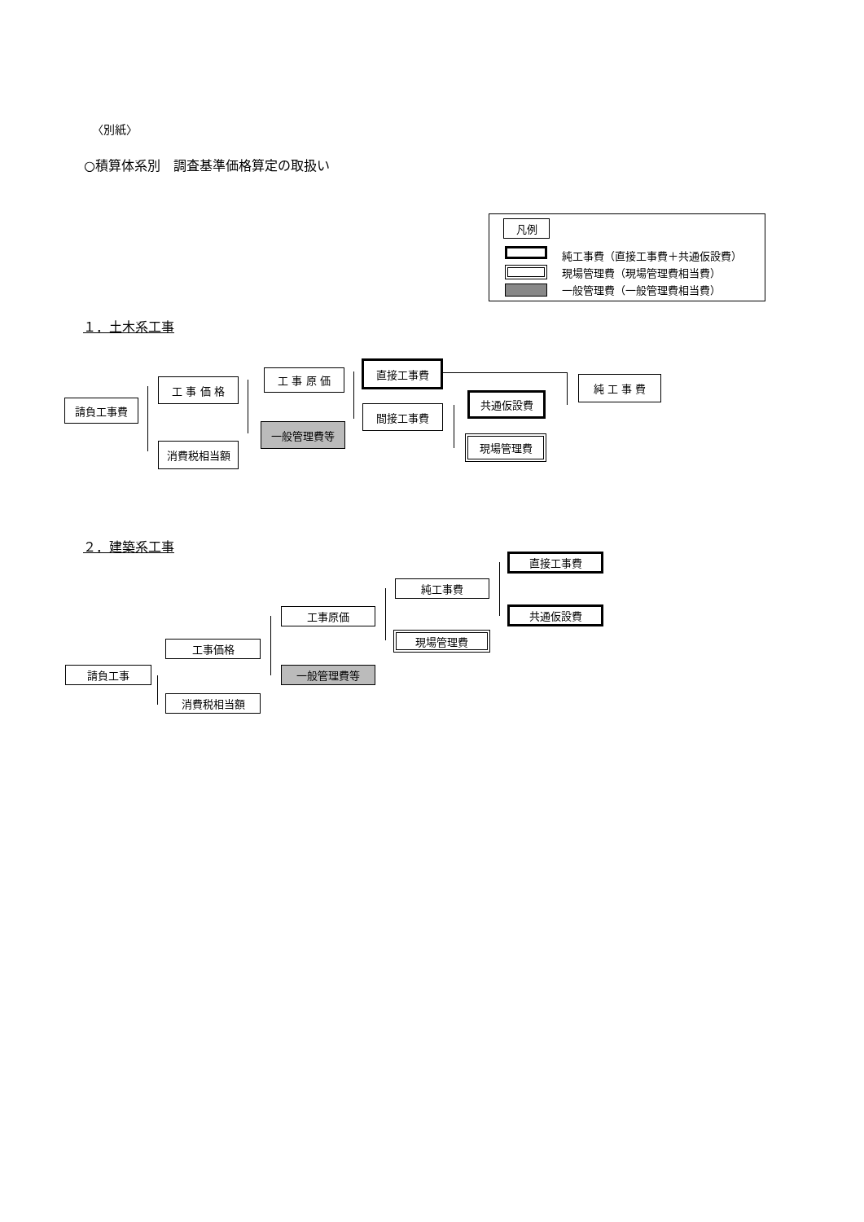〈別紙〉
○積算体系別　調査基準価格算定の取扱い
凡例
純工事費（直接工事費＋共通仮設費）
現場管理費（現場管理費相当費）
一般管理費（一般管理費相当費）
１．土木系工事
請負工事費
工 事 価 格
消費税相当額
工 事 原 価
一般管理費等
直接工事費
間接工事費
共通仮設費
現場管理費
純 工 事 費
２．建築系工事
請負工事
工事価格
消費税相当額
工事原価
一般管理費等
純工事費
現場管理費
直接工事費
共通仮設費